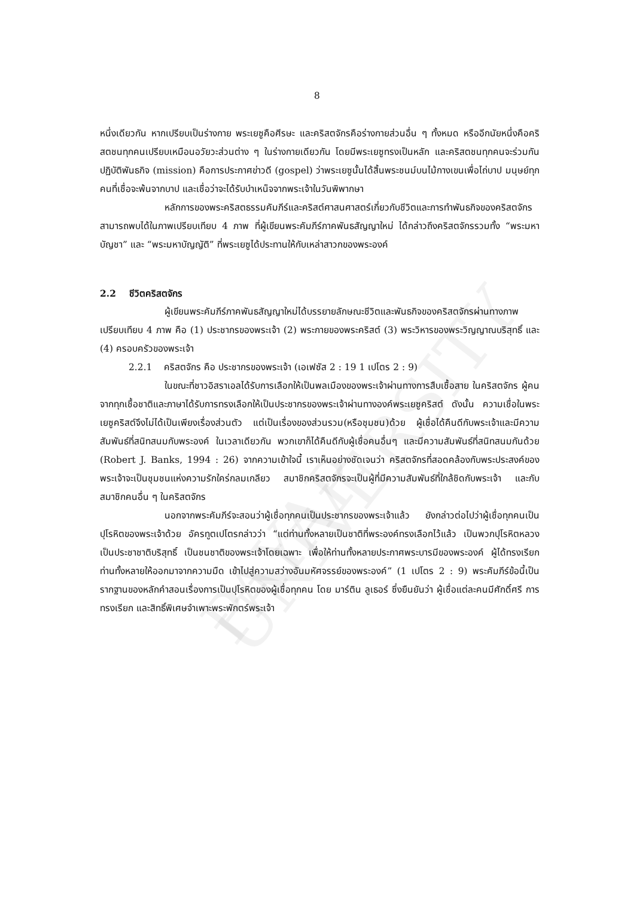PAYAP UNIVERSITY
8
หนึ่งเดียวกัน หากเปรียบเป็นร่างกาย พระเยซูคือศีรษะ และคริสตจักรคือร่างกายส่วนอื่น ๆ ทั้งหมด หรืออีกนัยหนึ่งคือคริสตชนทุกคนเปรียบเหมือนอวัยวะส่วนต่าง ๆ ในร่างกายเดียวกัน โดยมีพระเยซูทรงเป็นหลัก และคริสตชนทุกคนจะร่วมกันปฏิบัติพันธกิจ (mission) คือการประกาศข่าวดี (gospel) ว่าพระเยซูนั้นได้สิ้นพระชนม์บนไม้กางเขนเพื่อไถ่บาป มนุษย์ทุกคนที่เชื่อจะพ้นจากบาป และเชื่อว่าจะได้รับบำเหน็จจากพระเจ้าในวันพิพากษา
หลักการของพระคริสตธรรมคัมภีร์และคริสต์ศาสนศาสตร์เกี่ยวกับชีวิตและการทำพันธกิจของคริสตจักรสามารถพบได้ในภาพเปรียบเทียบ 4 ภาพ ที่ผู้เขียนพระคัมภีร์ภาคพันธสัญญาใหม่ ได้กล่าวถึงคริสตจักรรวมทั้ง “พระมหาบัญชา” และ “พระมหาบัญญัติ” ที่พระเยซูได้ประทานให้กับเหล่าสาวกของพระองค์
2.2 ชีวิตคริสตจักร
ผู้เขียนพระคัมภีร์ภาคพันธสัญญาใหม่ได้บรรยายลักษณะชีวิตและพันธกิจของคริสตจักรผ่านทางภาพเปรียบเทียบ 4 ภาพ คือ (1) ประชากรของพระเจ้า (2) พระกายของพระคริสต์ (3) พระวิหารของพระวิญญาณบริสุทธิ์ และ (4) ครอบครัวของพระเจ้า
2.2.1 คริสตจักร คือ ประชากรของพระเจ้า (เอเฟซัส 2 : 19 1 เปโตร 2 : 9)
ในขณะที่ชาวอิสราเอลได้รับการเลือกให้เป็นพลเมืองของพระเจ้าผ่านทางการสืบเชื้อสาย ในคริสตจักร ผู้คนจากทุกเชื้อชาติและภาษาได้รับการทรงเลือกให้เป็นประชากรของพระเจ้าผ่านทางองค์พระเยซูคริสต์ ดังนั้น ความเชื่อในพระเยซูคริสต์จึงไม่ได้เป็นเพียงเรื่องส่วนตัว แต่เป็นเรื่องของส่วนรวม(หรือชุมชน)ด้วย ผู้เชื่อได้คืนดีกับพระเจ้าและมีความสัมพันธ์ที่สนิทสนมกับพระองค์ ในเวลาเดียวกัน พวกเขาก็ได้คืนดีกับผู้เชื่อคนอื่นๆ และมีความสัมพันธ์ที่สนิทสนมกันด้วย (Robert J. Banks, 1994 : 26) จากความเข้าใจนี้ เราเห็นอย่างชัดเจนว่า คริสตจักรที่สอดคล้องกับพระประสงค์ของพระเจ้าจะเป็นชุมชนแห่งความรักใคร่กลมเกลียว สมาชิกคริสตจักรจะเป็นผู้ที่มีความสัมพันธ์ที่ใกล้ชิดกับพระเจ้า และกับสมาชิกคนอื่น ๆ ในคริสตจักร
นอกจากพระคัมภีร์จะสอนว่าผู้เชื่อทุกคนเป็นประชากรของพระเจ้าแล้ว ยังกล่าวต่อไปว่าผู้เชื่อทุกคนเป็นปุโรหิตของพระเจ้าด้วย อัครทูตเปโตรกล่าวว่า “แต่ท่านทั้งหลายเป็นชาติที่พระองค์ทรงเลือกไว้แล้ว เป็นพวกปุโรหิตหลวง เป็นประชาชาติบริสุทธิ์ เป็นชนชาติของพระเจ้าโดยเฉพาะ เพื่อให้ท่านทั้งหลายประกาศพระบารมีของพระองค์ ผู้ได้ทรงเรียกท่านทั้งหลายให้ออกมาจากความมืด เข้าไปสู่ความสว่างอันมหัศจรรย์ของพระองค์” (1 เปโตร 2 : 9) พระคัมภีร์ข้อนี้เป็นรากฐานของหลักคำสอนเรื่องการเป็นปุโรหิตของผู้เชื่อทุกคน โดย มาร์ติน ลูเธอร์ ซึ่งยืนยันว่า ผู้เชื่อแต่ละคนมีศักดิ์ศรี การทรงเรียก และสิทธิ์พิเศษจำเพาะพระพักตร์พระเจ้า